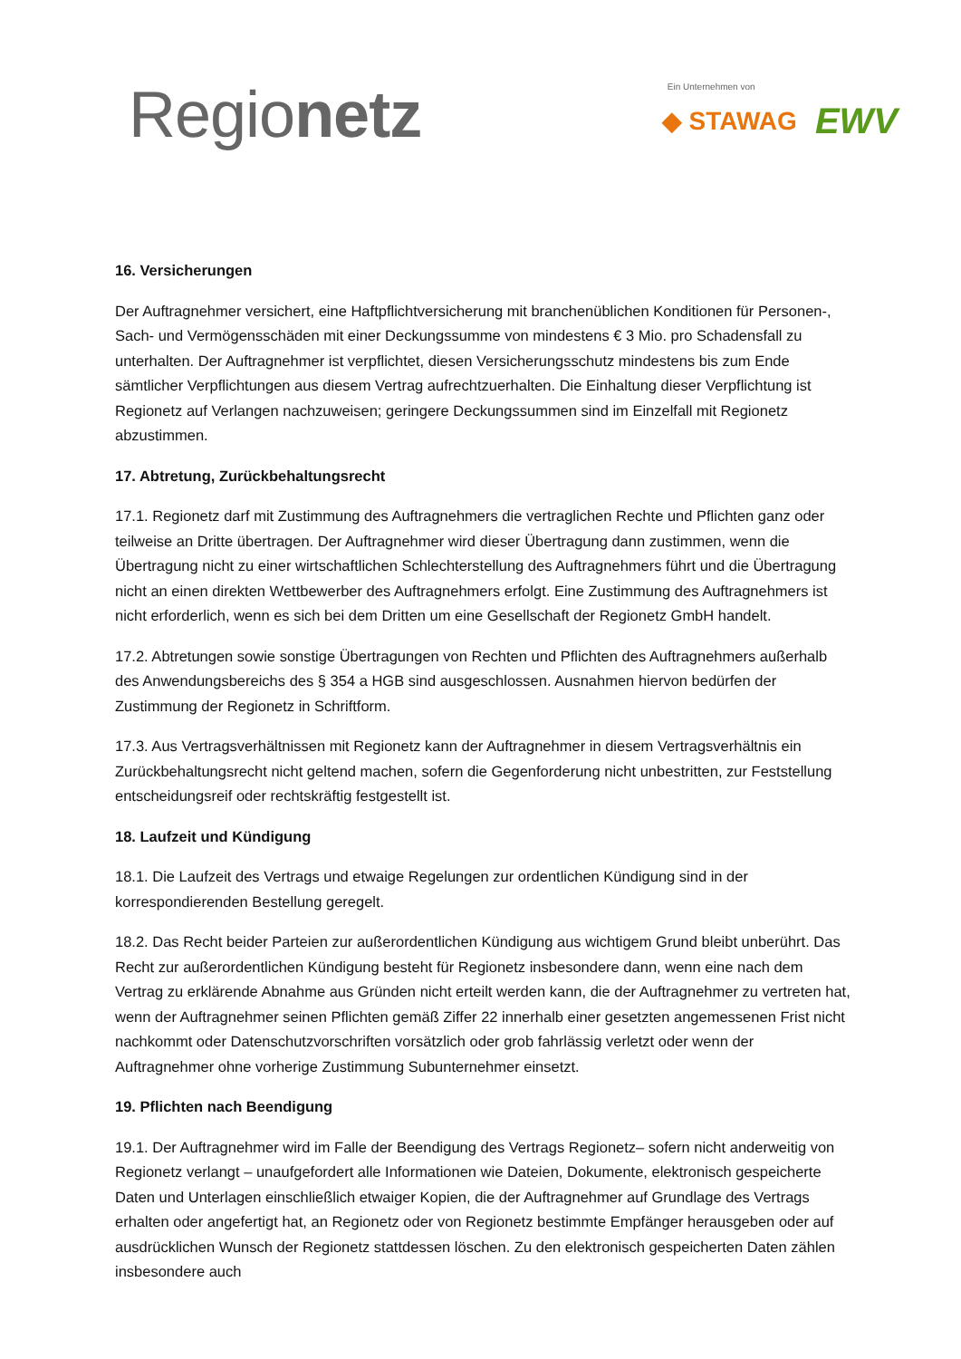Regionetz
Ein Unternehmen von
◆ STAWAG EWV
16. Versicherungen
Der Auftragnehmer versichert, eine Haftpflichtversicherung mit branchenüblichen Konditionen für Personen-, Sach- und Vermögensschäden mit einer Deckungssumme von mindestens € 3 Mio. pro Schadensfall zu unterhalten. Der Auftragnehmer ist verpflichtet, diesen Versicherungsschutz mindestens bis zum Ende sämtlicher Verpflichtungen aus diesem Vertrag aufrechtzuerhalten. Die Einhaltung dieser Verpflichtung ist Regionetz auf Verlangen nachzuweisen; geringere Deckungssummen sind im Einzelfall mit Regionetz abzustimmen.
17. Abtretung, Zurückbehaltungsrecht
17.1. Regionetz darf mit Zustimmung des Auftragnehmers die vertraglichen Rechte und Pflichten ganz oder teilweise an Dritte übertragen. Der Auftragnehmer wird dieser Übertragung dann zustimmen, wenn die Übertragung nicht zu einer wirtschaftlichen Schlechterstellung des Auftragnehmers führt und die Übertragung nicht an einen direkten Wettbewerber des Auftragnehmers erfolgt. Eine Zustimmung des Auftragnehmers ist nicht erforderlich, wenn es sich bei dem Dritten um eine Gesellschaft der Regionetz GmbH handelt.
17.2. Abtretungen sowie sonstige Übertragungen von Rechten und Pflichten des Auftragnehmers außerhalb des Anwendungsbereichs des § 354 a HGB sind ausgeschlossen. Ausnahmen hiervon bedürfen der Zustimmung der Regionetz in Schriftform.
17.3. Aus Vertragsverhältnissen mit Regionetz kann der Auftragnehmer in diesem Vertragsverhältnis ein Zurückbehaltungsrecht nicht geltend machen, sofern die Gegenforderung nicht unbestritten, zur Feststellung entscheidungsreif oder rechtskräftig festgestellt ist.
18. Laufzeit und Kündigung
18.1. Die Laufzeit des Vertrags und etwaige Regelungen zur ordentlichen Kündigung sind in der korrespondierenden Bestellung geregelt.
18.2. Das Recht beider Parteien zur außerordentlichen Kündigung aus wichtigem Grund bleibt unberührt. Das Recht zur außerordentlichen Kündigung besteht für Regionetz insbesondere dann, wenn eine nach dem Vertrag zu erklärende Abnahme aus Gründen nicht erteilt werden kann, die der Auftragnehmer zu vertreten hat, wenn der Auftragnehmer seinen Pflichten gemäß Ziffer 22 innerhalb einer gesetzten angemessenen Frist nicht nachkommt oder Datenschutzvorschriften vorsätzlich oder grob fahrlässig verletzt oder wenn der Auftragnehmer ohne vorherige Zustimmung Subunternehmer einsetzt.
19. Pflichten nach Beendigung
19.1. Der Auftragnehmer wird im Falle der Beendigung des Vertrags Regionetz– sofern nicht anderweitig von Regionetz verlangt – unaufgefordert alle Informationen wie Dateien, Dokumente, elektronisch gespeicherte Daten und Unterlagen einschließlich etwaiger Kopien, die der Auftragnehmer auf Grundlage des Vertrags erhalten oder angefertigt hat, an Regionetz oder von Regionetz bestimmte Empfänger herausgeben oder auf ausdrücklichen Wunsch der Regionetz stattdessen löschen. Zu den elektronisch gespeicherten Daten zählen insbesondere auch